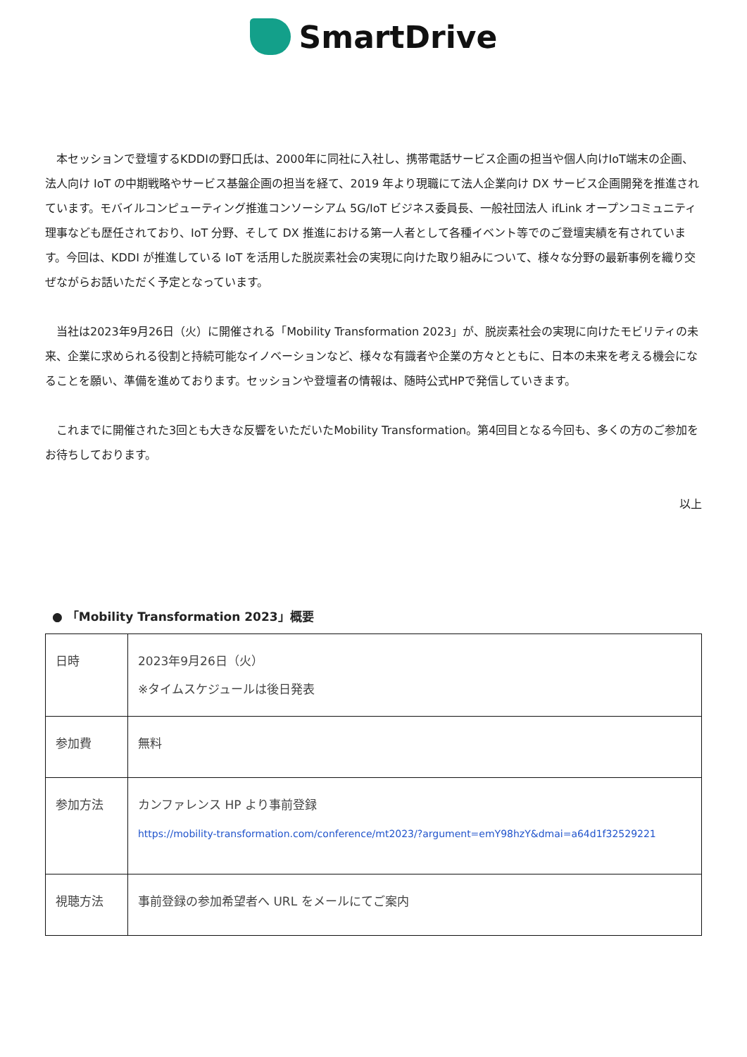SmartDrive
本セッションで登壇するKDDIの野口氏は、2000年に同社に入社し、携帯電話サービス企画の担当や個人向けIoT端末の企画、法人向け IoT の中期戦略やサービス基盤企画の担当を経て、2019 年より現職にて法人企業向け DX サービス企画開発を推進されています。モバイルコンピューティング推進コンソーシアム 5G/IoT ビジネス委員長、一般社団法人 ifLink オープンコミュニティ理事なども歴任されており、IoT 分野、そして DX 推進における第一人者として各種イベント等でのご登壇実績を有されています。今回は、KDDI が推進している IoT を活用した脱炭素社会の実現に向けた取り組みについて、様々な分野の最新事例を織り交ぜながらお話いただく予定となっています。
当社は2023年9月26日（火）に開催される「Mobility Transformation 2023」が、脱炭素社会の実現に向けたモビリティの未来、企業に求められる役割と持続可能なイノベーションなど、様々な有識者や企業の方々とともに、日本の未来を考える機会になることを願い、準備を進めております。セッションや登壇者の情報は、随時公式HPで発信していきます。
これまでに開催された3回とも大きな反響をいただいたMobility Transformation。第4回目となる今回も、多くの方のご参加をお待ちしております。
以上
● 「Mobility Transformation 2023」概要
| 日時 | 2023年9月26日（火） ※タイムスケジュールは後日発表 |
| 参加費 | 無料 |
| 参加方法 | カンファレンス HP より事前登録 https://mobility-transformation.com/conference/mt2023/?argument=emY98hzY&dmai=a64d1f32529221 |
| 視聴方法 | 事前登録の参加希望者へ URL をメールにてご案内 |